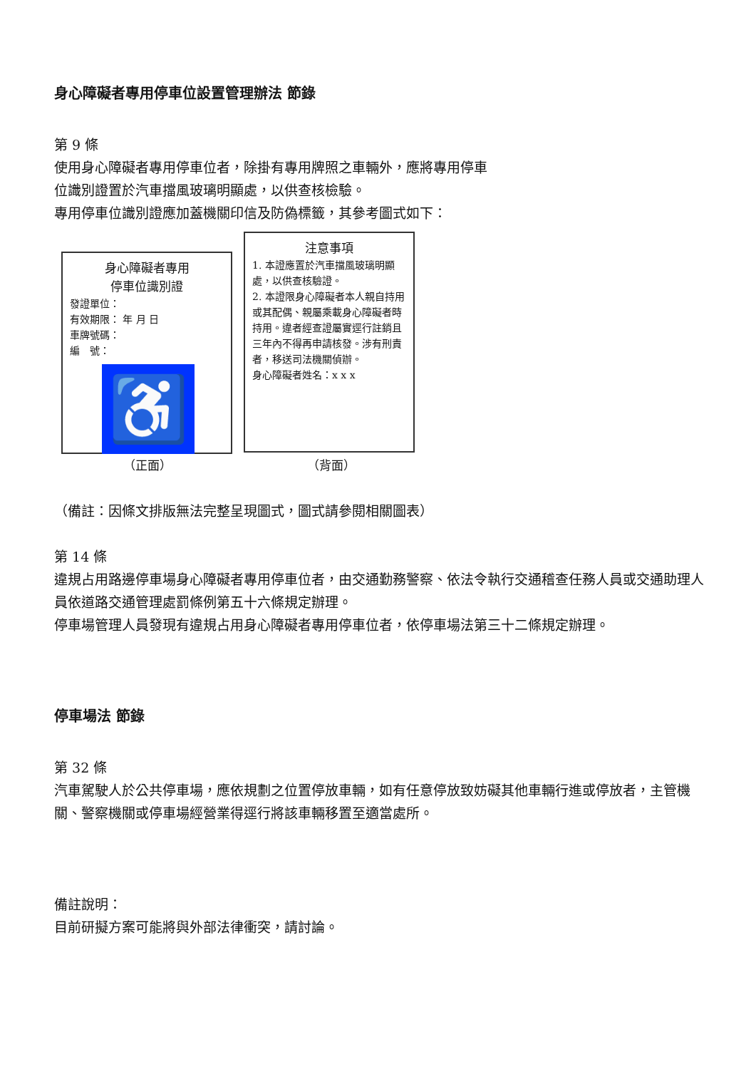身心障礙者專用停車位設置管理辦法 節錄
第 9 條
使用身心障礙者專用停車位者，除掛有專用牌照之車輛外，應將專用停車
位識別證置於汽車擋風玻璃明顯處，以供查核檢驗。
專用停車位識別證應加蓋機關印信及防偽標籤，其參考圖式如下：
身心障礙者專用
停車位識別證
發證單位：
有效期限： 年 月 日
車牌號碼：
編　號：
♿
注意事項
1. 本證應置於汽車擋風玻璃明顯處，以供查核驗證。
2. 本證限身心障礙者本人親自持用或其配偶、親屬乘載身心障礙者時持用。違者經查證屬實逕行註銷且三年內不得再申請核發。涉有刑責者，移送司法機關偵辦。
身心障礙者姓名：x x x
（正面） （背面）
（備註：因條文排版無法完整呈現圖式，圖式請參閱相關圖表）
第 14 條
違規占用路邊停車場身心障礙者專用停車位者，由交通勤務警察、依法令執行交通稽查任務人員或交通助理人員依道路交通管理處罰條例第五十六條規定辦理。
停車場管理人員發現有違規占用身心障礙者專用停車位者，依停車場法第三十二條規定辦理。
停車場法 節錄
第 32 條
汽車駕駛人於公共停車場，應依規劃之位置停放車輛，如有任意停放致妨礙其他車輛行進或停放者，主管機關、警察機關或停車場經營業得逕行將該車輛移置至適當處所。
備註說明：
目前研擬方案可能將與外部法律衝突，請討論。